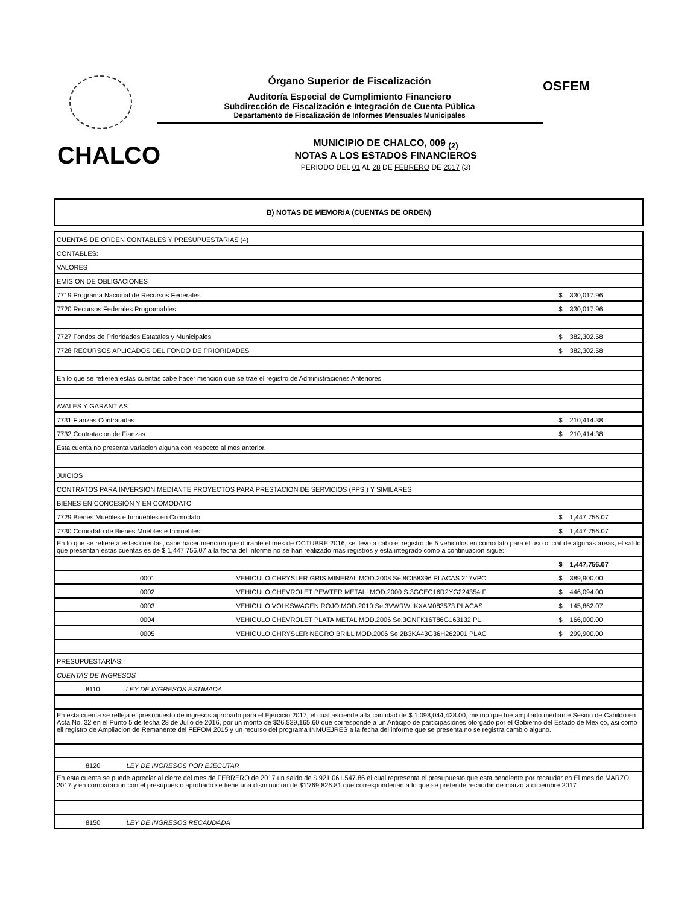OSFEM
Órgano Superior de Fiscalización
Auditoría Especial de Cumplimiento Financiero
Subdirección de Fiscalización e Integración de Cuenta Pública
Departamento de Fiscalización de Informes Mensuales Municipales
CHALCO
MUNICIPIO DE CHALCO, 009 <sub>(2)</sub>
NOTAS A LOS ESTADOS FINANCIEROS
PERIODO DEL 01 AL 28 DE FEBRERO DE 2017 (3)
B) NOTAS DE MEMORIA (CUENTAS DE ORDEN)
| CUENTAS DE ORDEN CONTABLES Y PRESUPUESTARIAS (4) | | | |
| CONTABLES: | | | |
| VALORES | | | |
| EMISION DE OBLIGACIONES | | | |
| 7719 Programa Nacional de Recursos Federales | | $ | 330,017.96 |
| 7720 Recursos Federales Programables | | $ | 330,017.96 |
| 7727 Fondos de Prioridades Estatales y Municipales | | $ | 382,302.58 |
| 7728 RECURSOS APLICADOS DEL FONDO DE PRIORIDADES | | $ | 382,302.58 |
| En lo que se refierea estas cuentas cabe hacer mencion que se trae el registro de Administraciones Anteriores | | | |
| AVALES Y GARANTIAS | | | |
| 7731 Fianzas Contratadas | | $ | 210,414.38 |
| 7732 Contratacion de Fianzas | | $ | 210,414.38 |
| Esta cuenta no presenta variacion alguna con respecto al mes anterior. | | | |
| JUICIOS | | | |
| CONTRATOS PARA INVERSION MEDIANTE PROYECTOS PARA PRESTACION DE SERVICIOS (PPS ) Y SIMILARES | | | |
| BIENES EN CONCESIÓN Y EN COMODATO | | | |
| 7729 Bienes Muebles e Inmuebles en Comodato | | $ | 1,447,756.07 |
| 7730 Comodato de Bienes Muebles e Inmuebles | | $ | 1,447,756.07 |
| En lo que se refiere a estas cuentas, cabe hacer mencion que durante el mes de OCTUBRE 2016, se llevo a cabo el registro de 5 vehiculos en comodato para el uso oficial de algunas areas, el saldo que presentan estas cuentas es de $ 1,447,756.07 a la fecha del informe no se han realizado mas registros y esta integrado como a continuacion sigue: | | | |
| | | $ | 1,447,756.07 |
| 0001 | VEHICULO CHRYSLER GRIS MINERAL MOD.2008 Se.8CI58396 PLACAS 217VPC | $ | 389,900.00 |
| 0002 | VEHICULO CHEVROLET PEWTER METALI MOD.2000 S.3GCEC16R2YG224354 F | $ | 446,094.00 |
| 0003 | VEHICULO VOLKSWAGEN ROJO MOD.2010 Se.3VWRWIIKXAM083573 PLACAS | $ | 145,862.07 |
| 0004 | VEHICULO CHEVROLET PLATA METAL MOD.2006 Se.3GNFK16T86G163132 PL | $ | 166,000.00 |
| 0005 | VEHICULO CHRYSLER NEGRO BRILL MOD.2006 Se.2B3KA43G36H262901 PLAC | $ | 299,900.00 |
| PRESUPUESTARÍAS: | | | |
| CUENTAS DE INGRESOS | | | |
| 8110 LEY DE INGRESOS ESTIMADA | | | |
| En esta cuenta se refleja el presupuesto de ingresos aprobado para el Ejercicio 2017, el cual asciende a la cantidad de $ 1,098,044,428.00, mismo que fue ampliado mediante Sesión de Cabildo en Acta No. 32 en el Punto 5 de fecha 28 de Julio de 2016, por un monto de $26,539,165.60 que corresponde a un Anticipo de participaciones otorgado por el Gobierno del Estado de Mexico, asi como ell registro de Ampliacion de Remanente del FEFOM 2015 y un recurso del programa INMUEJRES a la fecha del informe que se presenta no se registra cambio alguno. | | | |
| 8120 LEY DE INGRESOS POR EJECUTAR | | | |
| En esta cuenta se puede apreciar al cierre del mes de FEBRERO de 2017 un saldo de $ 921,061,547.86 el cual representa el presupuesto que esta pendiente por recaudar en El mes de MARZO 2017 y en comparacion con el presupuesto aprobado se tiene una disminucion de $1'769,826.81 que corresponderian a lo que se pretende recaudar de marzo a diciembre 2017 | | | |
| 8150 LEY DE INGRESOS RECAUDADA | | | |